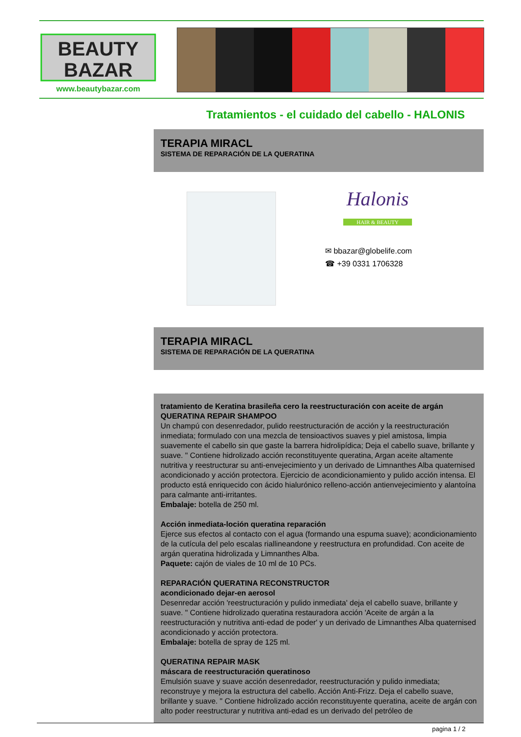BEAUTY
BAZAR
www.beautybazar.com
Tratamientos - el cuidado del cabello - HALONIS
TERAPIA MIRACL
SISTEMA DE REPARACIÓN DE LA QUERATINA
Halonis
HAIR & BEAUTY
✉ bbazar@globelife.com
☎ +39 0331 1706328
TERAPIA MIRACL
SISTEMA DE REPARACIÓN DE LA QUERATINA
tratamiento de Keratina brasileña cero la reestructuración con aceite de argán
QUERATINA REPAIR SHAMPOO
Un champú con desenredador, pulido reestructuración de acción y la reestructuración inmediata; formulado con una mezcla de tensioactivos suaves y piel amistosa, limpia suavemente el cabello sin que gaste la barrera hidrolipídica; Deja el cabello suave, brillante y suave. " Contiene hidrolizado acción reconstituyente queratina, Argan aceite altamente nutritiva y reestructurar su anti-envejecimiento y un derivado de Limnanthes Alba quaternised acondicionado y acción protectora. Ejercicio de acondicionamiento y pulido acción intensa. El producto está enriquecido con ácido hialurónico relleno-acción antienvejecimiento y alantoína para calmante anti-irritantes.
Embalaje: botella de 250 ml.
Acción inmediata-loción queratina reparación
Ejerce sus efectos al contacto con el agua (formando una espuma suave); acondicionamiento de la cutícula del pelo escalas riallineandone y reestructura en profundidad. Con aceite de argán queratina hidrolizada y Limnanthes Alba.
Paquete: cajón de viales de 10 ml de 10 PCs.
REPARACIÓN QUERATINA RECONSTRUCTOR
acondicionado dejar-en aerosol
Desenredar acción 'reestructuración y pulido inmediata' deja el cabello suave, brillante y suave. " Contiene hidrolizado queratina restauradora acción 'Aceite de argán a la reestructuración y nutritiva anti-edad de poder' y un derivado de Limnanthes Alba quaternised acondicionado y acción protectora.
Embalaje: botella de spray de 125 ml.
QUERATINA REPAIR MASK
máscara de reestructuración queratinoso
Emulsión suave y suave acción desenredador, reestructuración y pulido inmediata; reconstruye y mejora la estructura del cabello. Acción Anti-Frizz. Deja el cabello suave, brillante y suave. " Contiene hidrolizado acción reconstituyente queratina, aceite de argán con alto poder reestructurar y nutritiva anti-edad es un derivado del petróleo de
pagina 1 / 2